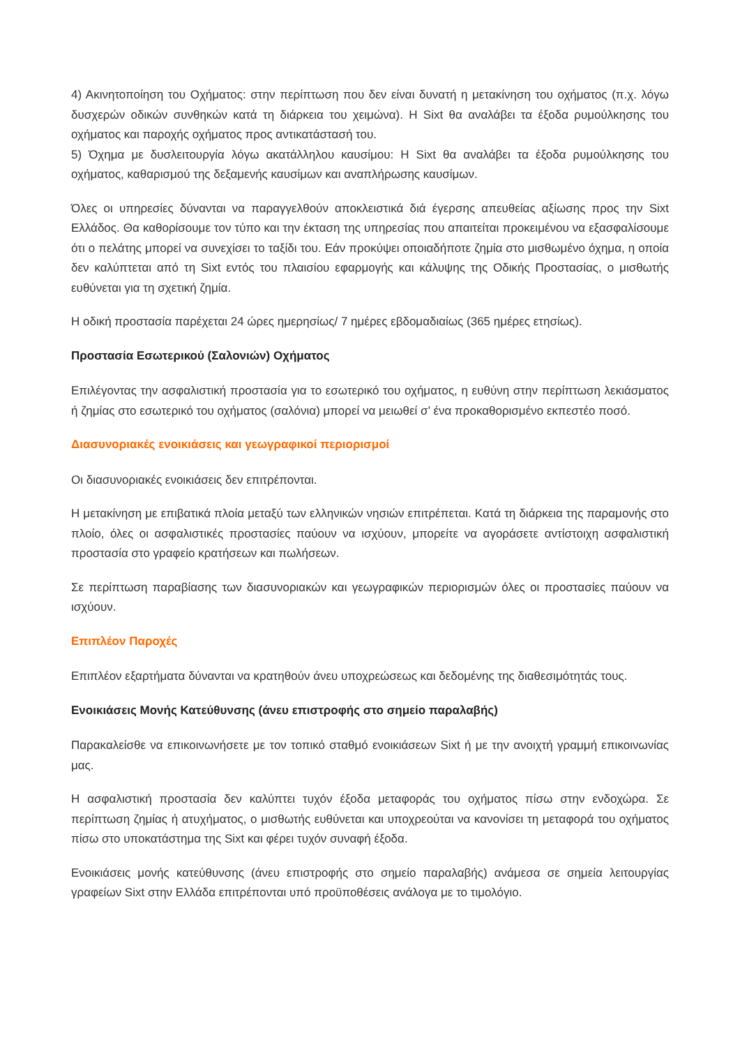4) Ακινητοποίηση του Οχήματος: στην περίπτωση που δεν είναι δυνατή η μετακίνηση του οχήματος (π.χ. λόγω δυσχερών οδικών συνθηκών κατά τη διάρκεια του χειμώνα). Η Sixt θα αναλάβει τα έξοδα ρυμούλκησης του οχήματος και παροχής οχήματος προς αντικατάστασή του.
5) Όχημα με δυσλειτουργία λόγω ακατάλληλου καυσίμου: Η Sixt θα αναλάβει τα έξοδα ρυμούλκησης του οχήματος, καθαρισμού της δεξαμενής καυσίμων και αναπλήρωσης καυσίμων.
Όλες οι υπηρεσίες δύνανται να παραγγελθούν αποκλειστικά διά έγερσης απευθείας αξίωσης προς την Sixt Ελλάδος. Θα καθορίσουμε τον τύπο και την έκταση της υπηρεσίας που απαιτείται προκειμένου να εξασφαλίσουμε ότι ο πελάτης μπορεί να συνεχίσει το ταξίδι του. Εάν προκύψει οποιαδήποτε ζημία στο μισθωμένο όχημα, η οποία δεν καλύπτεται από τη Sixt εντός του πλαισίου εφαρμογής και κάλυψης της Οδικής Προστασίας, ο μισθωτής ευθύνεται για τη σχετική ζημία.
Η οδική προστασία παρέχεται 24 ώρες ημερησίως/ 7 ημέρες εβδομαδιαίως (365 ημέρες ετησίως).
Προστασία Εσωτερικού (Σαλονιών) Οχήματος
Επιλέγοντας την ασφαλιστική προστασία για το εσωτερικό του οχήματος, η ευθύνη στην περίπτωση λεκιάσματος ή ζημίας στο εσωτερικό του οχήματος (σαλόνια) μπορεί να μειωθεί σ’ ένα προκαθορισμένο εκπεστέο ποσό.
Διασυνοριακές ενοικιάσεις και γεωγραφικοί περιορισμοί
Οι διασυνοριακές ενοικιάσεις δεν επιτρέπονται.
Η μετακίνηση με επιβατικά πλοία μεταξύ των ελληνικών νησιών επιτρέπεται. Κατά τη διάρκεια της παραμονής στο πλοίο, όλες οι ασφαλιστικές προστασίες παύουν να ισχύουν, μπορείτε να αγοράσετε αντίστοιχη ασφαλιστική προστασία στο γραφείο κρατήσεων και πωλήσεων.
Σε περίπτωση παραβίασης των διασυνοριακών και γεωγραφικών περιορισμών όλες οι προστασίες παύουν να ισχύουν.
Επιπλέον Παροχές
Επιπλέον εξαρτήματα δύνανται να κρατηθούν άνευ υποχρεώσεως και δεδομένης της διαθεσιμότητάς τους.
Ενοικιάσεις Μονής Κατεύθυνσης (άνευ επιστροφής στο σημείο παραλαβής)
Παρακαλείσθε να επικοινωνήσετε με τον τοπικό σταθμό ενοικιάσεων Sixt ή με την ανοιχτή γραμμή επικοινωνίας μας.
Η ασφαλιστική προστασία δεν καλύπτει τυχόν έξοδα μεταφοράς του οχήματος πίσω στην ενδοχώρα. Σε περίπτωση ζημίας ή ατυχήματος, ο μισθωτής ευθύνεται και υποχρεούται να κανονίσει τη μεταφορά του οχήματος πίσω στο υποκατάστημα της Sixt και φέρει τυχόν συναφή έξοδα.
Ενοικιάσεις μονής κατεύθυνσης (άνευ επιστροφής στο σημείο παραλαβής) ανάμεσα σε σημεία λειτουργίας γραφείων Sixt στην Ελλάδα επιτρέπονται υπό προϋποθέσεις ανάλογα με το τιμολόγιο.